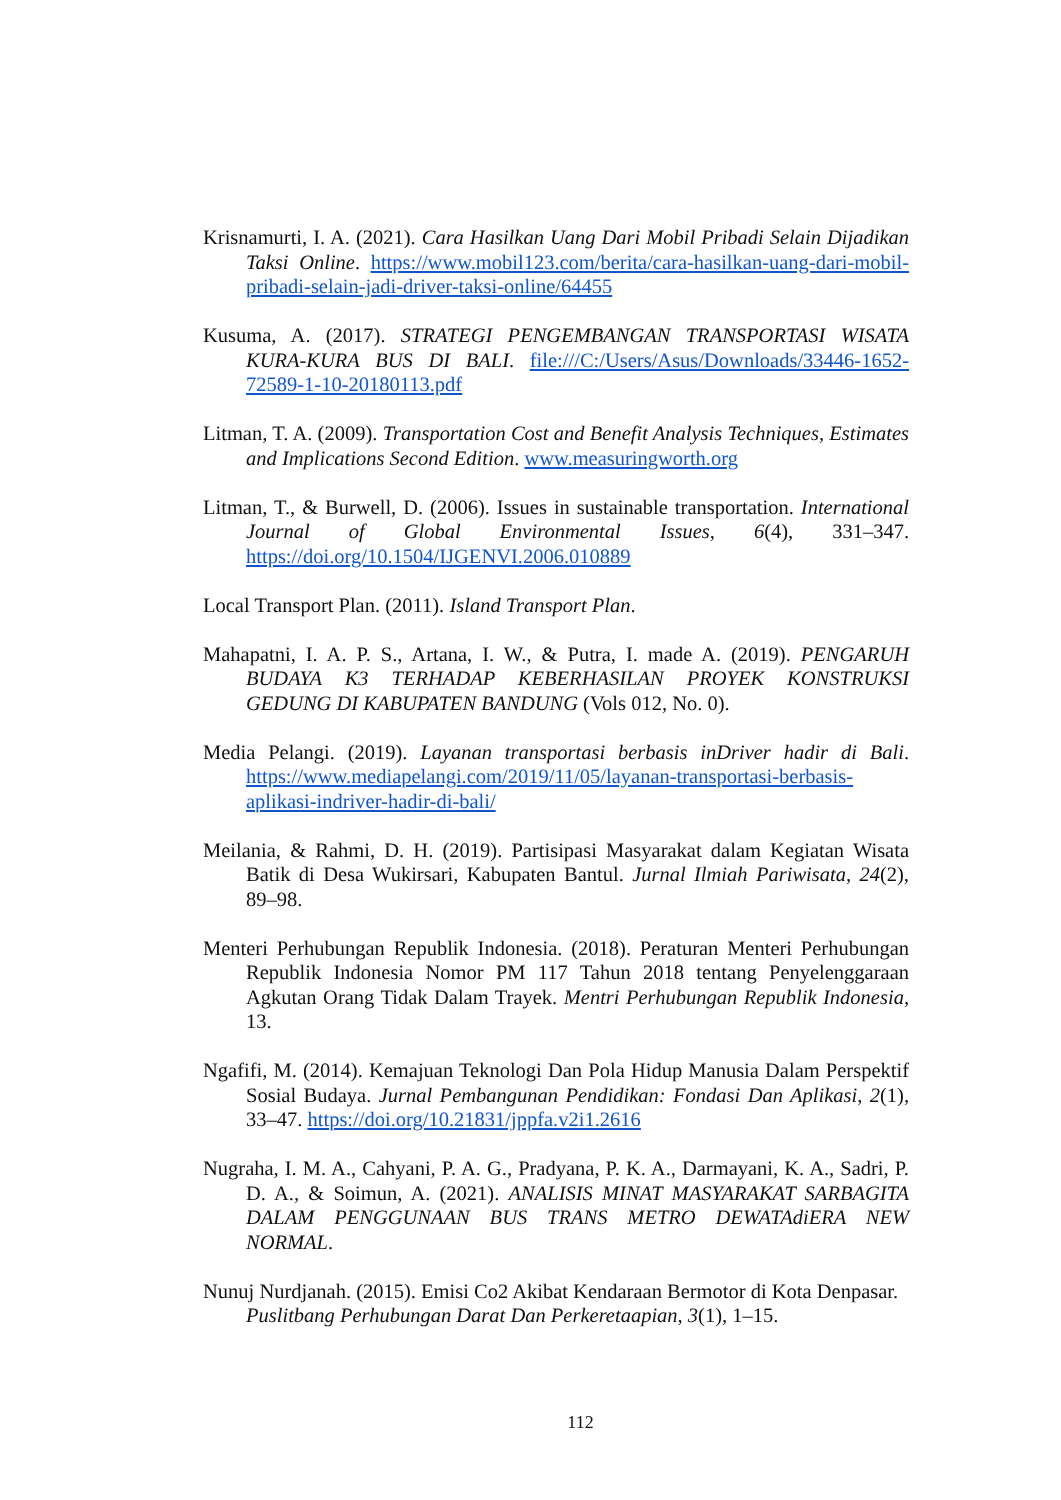Krisnamurti, I. A. (2021). Cara Hasilkan Uang Dari Mobil Pribadi Selain Dijadikan Taksi Online. https://www.mobil123.com/berita/cara-hasilkan-uang-dari-mobil-pribadi-selain-jadi-driver-taksi-online/64455
Kusuma, A. (2017). STRATEGI PENGEMBANGAN TRANSPORTASI WISATA KURA-KURA BUS DI BALI. file:///C:/Users/Asus/Downloads/33446-1652-72589-1-10-20180113.pdf
Litman, T. A. (2009). Transportation Cost and Benefit Analysis Techniques, Estimates and Implications Second Edition. www.measuringworth.org
Litman, T., & Burwell, D. (2006). Issues in sustainable transportation. International Journal of Global Environmental Issues, 6(4), 331–347. https://doi.org/10.1504/IJGENVI.2006.010889
Local Transport Plan. (2011). Island Transport Plan.
Mahapatni, I. A. P. S., Artana, I. W., & Putra, I. made A. (2019). PENGARUH BUDAYA K3 TERHADAP KEBERHASILAN PROYEK KONSTRUKSI GEDUNG DI KABUPATEN BANDUNG (Vols 012, No. 0).
Media Pelangi. (2019). Layanan transportasi berbasis inDriver hadir di Bali. https://www.mediapelangi.com/2019/11/05/layanan-transportasi-berbasis-aplikasi-indriver-hadir-di-bali/
Meilania, & Rahmi, D. H. (2019). Partisipasi Masyarakat dalam Kegiatan Wisata Batik di Desa Wukirsari, Kabupaten Bantul. Jurnal Ilmiah Pariwisata, 24(2), 89–98.
Menteri Perhubungan Republik Indonesia. (2018). Peraturan Menteri Perhubungan Republik Indonesia Nomor PM 117 Tahun 2018 tentang Penyelenggaraan Agkutan Orang Tidak Dalam Trayek. Mentri Perhubungan Republik Indonesia, 13.
Ngafifi, M. (2014). Kemajuan Teknologi Dan Pola Hidup Manusia Dalam Perspektif Sosial Budaya. Jurnal Pembangunan Pendidikan: Fondasi Dan Aplikasi, 2(1), 33–47. https://doi.org/10.21831/jppfa.v2i1.2616
Nugraha, I. M. A., Cahyani, P. A. G., Pradyana, P. K. A., Darmayani, K. A., Sadri, P. D. A., & Soimun, A. (2021). ANALISIS MINAT MASYARAKAT SARBAGITA DALAM PENGGUNAAN BUS TRANS METRO DEWATAdiERA NEW NORMAL.
Nunuj Nurdjanah. (2015). Emisi Co2 Akibat Kendaraan Bermotor di Kota Denpasar. Puslitbang Perhubungan Darat Dan Perkeretaapian, 3(1), 1–15.
112